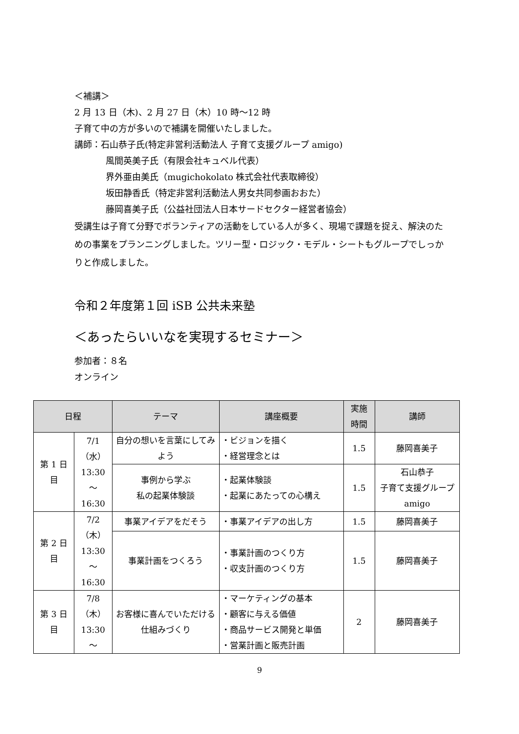＜補講＞
2 月 13 日（木)、2 月 27 日（木）10 時〜12 時
子育て中の方が多いので補講を開催いたしました。
講師：石山恭子氏(特定非営利活動法人 子育て支援グループ amigo)
風間英美子氏（有限会社キュベル代表）
界外亜由美氏（mugichokolato 株式会社代表取締役）
坂田静香氏（特定非営利活動法人男女共同参画おおた）
藤岡喜美子氏（公益社団法人日本サードセクター経営者協会）
受講生は子育て分野でボランティアの活動をしている人が多く、現場で課題を捉え、解決のための事業をプランニングしました。ツリー型・ロジック・モデル・シートもグループでしっかりと作成しました。
令和２年度第１回 iSB 公共未来塾
＜あったらいいなを実現するセミナー＞
参加者：８名
オンライン
| 日程 | | テーマ | 講座概要 | 実施 時間 | 講師 |
| --- | --- | --- | --- | --- | --- |
| 第 1 日 目 | 7/1 （水） 13:30 〜 16:30 | 自分の想いを言葉にしてみよう | ・ビジョンを描く ・経営理念とは | 1.5 | 藤岡喜美子 |
| | | 事例から学ぶ 私の起業体験談 | ・起業体験談 ・起業にあたっての心構え | 1.5 | 石山恭子 子育て支援グループ amigo |
| 第 2 日 目 | 7/2 （木） 13:30 〜 16:30 | 事業アイデアをだそう | ・事業アイデアの出し方 | 1.5 | 藤岡喜美子 |
| | | 事業計画をつくろう | ・事業計画のつくり方 ・収支計画のつくり方 | 1.5 | 藤岡喜美子 |
| 第 3 日 目 | 7/8 （木） 13:30 〜 | お客様に喜んでいただける仕組みづくり | ・マーケティングの基本 ・顧客に与える価値 ・商品サービス開発と単価 ・営業計画と販売計画 | 2 | 藤岡喜美子 |
9